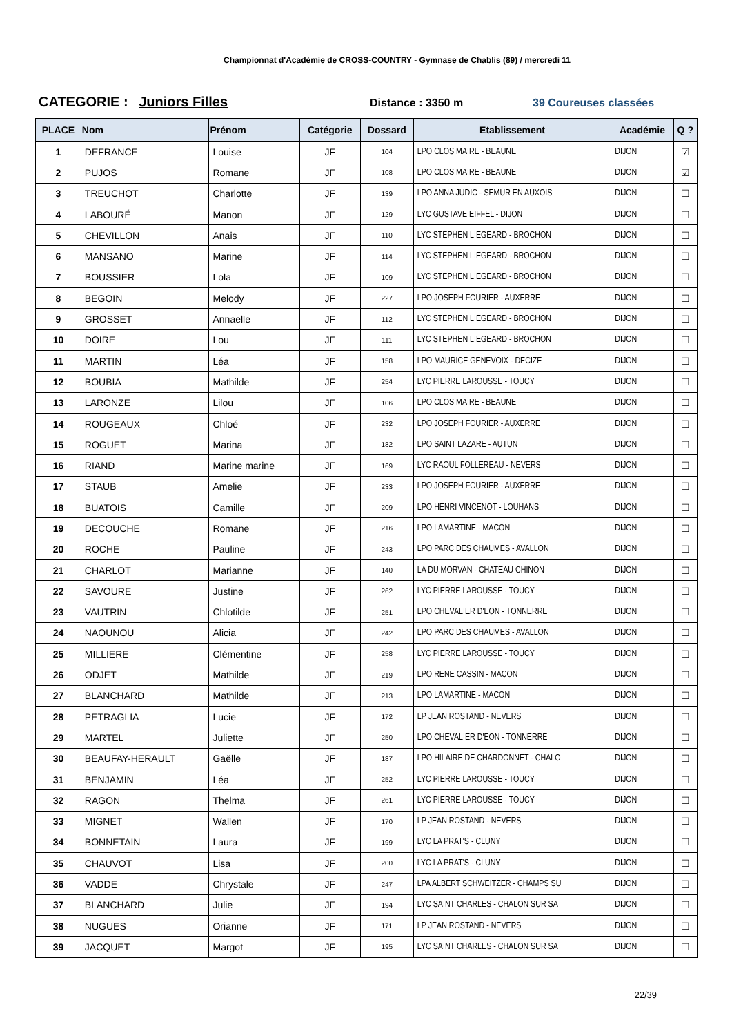Championnat d'Académie de CROSS-COUNTRY - Gymnase de Chablis (89) / mercredi 11
CATEGORIE : Juniors Filles
Distance : 3350 m 39 Coureuses classées
| PLACE | Nom | Prénom | Catégorie | Dossard | Etablissement | Académie | Q ? |
| --- | --- | --- | --- | --- | --- | --- | --- |
| 1 | DEFRANCE | Louise | JF | 104 | LPO CLOS MAIRE - BEAUNE | DIJON | ☑ |
| 2 | PUJOS | Romane | JF | 108 | LPO CLOS MAIRE - BEAUNE | DIJON | ☑ |
| 3 | TREUCHOT | Charlotte | JF | 139 | LPO ANNA JUDIC - SEMUR EN AUXOIS | DIJON | ☐ |
| 4 | LABOURÉ | Manon | JF | 129 | LYC GUSTAVE EIFFEL - DIJON | DIJON | ☐ |
| 5 | CHEVILLON | Anais | JF | 110 | LYC STEPHEN LIEGEARD - BROCHON | DIJON | ☐ |
| 6 | MANSANO | Marine | JF | 114 | LYC STEPHEN LIEGEARD - BROCHON | DIJON | ☐ |
| 7 | BOUSSIER | Lola | JF | 109 | LYC STEPHEN LIEGEARD - BROCHON | DIJON | ☐ |
| 8 | BEGOIN | Melody | JF | 227 | LPO JOSEPH FOURIER - AUXERRE | DIJON | ☐ |
| 9 | GROSSET | Annaelle | JF | 112 | LYC STEPHEN LIEGEARD - BROCHON | DIJON | ☐ |
| 10 | DOIRE | Lou | JF | 111 | LYC STEPHEN LIEGEARD - BROCHON | DIJON | ☐ |
| 11 | MARTIN | Léa | JF | 158 | LPO MAURICE GENEVOIX - DECIZE | DIJON | ☐ |
| 12 | BOUBIA | Mathilde | JF | 254 | LYC PIERRE LAROUSSE - TOUCY | DIJON | ☐ |
| 13 | LARONZE | Lilou | JF | 106 | LPO CLOS MAIRE - BEAUNE | DIJON | ☐ |
| 14 | ROUGEAUX | Chloé | JF | 232 | LPO JOSEPH FOURIER - AUXERRE | DIJON | ☐ |
| 15 | ROGUET | Marina | JF | 182 | LPO SAINT LAZARE - AUTUN | DIJON | ☐ |
| 16 | RIAND | Marine marine | JF | 169 | LYC RAOUL FOLLEREAU - NEVERS | DIJON | ☐ |
| 17 | STAUB | Amelie | JF | 233 | LPO JOSEPH FOURIER - AUXERRE | DIJON | ☐ |
| 18 | BUATOIS | Camille | JF | 209 | LPO HENRI VINCENOT - LOUHANS | DIJON | ☐ |
| 19 | DECOUCHE | Romane | JF | 216 | LPO LAMARTINE - MACON | DIJON | ☐ |
| 20 | ROCHE | Pauline | JF | 243 | LPO PARC DES CHAUMES - AVALLON | DIJON | ☐ |
| 21 | CHARLOT | Marianne | JF | 140 | LA DU MORVAN - CHATEAU CHINON | DIJON | ☐ |
| 22 | SAVOURE | Justine | JF | 262 | LYC PIERRE LAROUSSE - TOUCY | DIJON | ☐ |
| 23 | VAUTRIN | Chlotilde | JF | 251 | LPO CHEVALIER D'EON - TONNERRE | DIJON | ☐ |
| 24 | NAOUNOU | Alicia | JF | 242 | LPO PARC DES CHAUMES - AVALLON | DIJON | ☐ |
| 25 | MILLIERE | Clémentine | JF | 258 | LYC PIERRE LAROUSSE - TOUCY | DIJON | ☐ |
| 26 | ODJET | Mathilde | JF | 219 | LPO RENE CASSIN - MACON | DIJON | ☐ |
| 27 | BLANCHARD | Mathilde | JF | 213 | LPO LAMARTINE - MACON | DIJON | ☐ |
| 28 | PETRAGLIA | Lucie | JF | 172 | LP JEAN ROSTAND - NEVERS | DIJON | ☐ |
| 29 | MARTEL | Juliette | JF | 250 | LPO CHEVALIER D'EON - TONNERRE | DIJON | ☐ |
| 30 | BEAUFAY-HERAULT | Gaëlle | JF | 187 | LPO HILAIRE DE CHARDONNET - CHALO | DIJON | ☐ |
| 31 | BENJAMIN | Léa | JF | 252 | LYC PIERRE LAROUSSE - TOUCY | DIJON | ☐ |
| 32 | RAGON | Thelma | JF | 261 | LYC PIERRE LAROUSSE - TOUCY | DIJON | ☐ |
| 33 | MIGNET | Wallen | JF | 170 | LP JEAN ROSTAND - NEVERS | DIJON | ☐ |
| 34 | BONNETAIN | Laura | JF | 199 | LYC LA PRAT'S - CLUNY | DIJON | ☐ |
| 35 | CHAUVOT | Lisa | JF | 200 | LYC LA PRAT'S - CLUNY | DIJON | ☐ |
| 36 | VADDE | Chrystale | JF | 247 | LPA ALBERT SCHWEITZER - CHAMPS SU | DIJON | ☐ |
| 37 | BLANCHARD | Julie | JF | 194 | LYC SAINT CHARLES - CHALON SUR SA | DIJON | ☐ |
| 38 | NUGUES | Orianne | JF | 171 | LP JEAN ROSTAND - NEVERS | DIJON | ☐ |
| 39 | JACQUET | Margot | JF | 195 | LYC SAINT CHARLES - CHALON SUR SA | DIJON | ☐ |
22/39